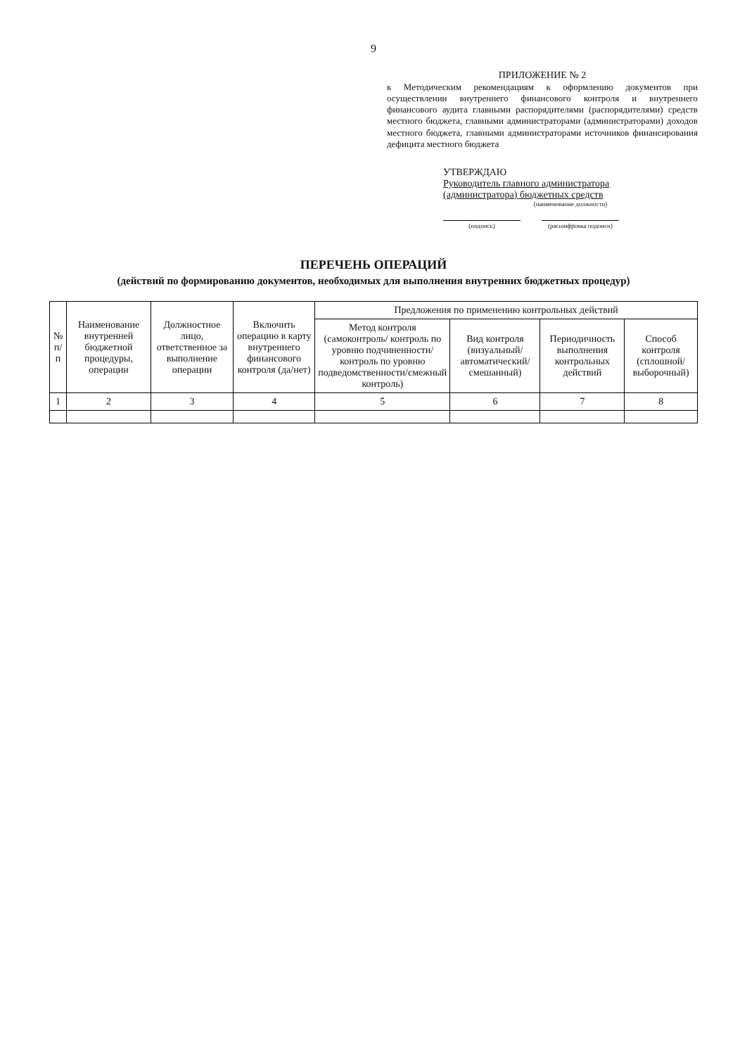9
ПРИЛОЖЕНИЕ № 2
к Методическим рекомендациям к оформлению документов при осуществлении внутреннего финансового контроля и внутреннего финансового аудита главными распорядителями (распорядителями) средств местного бюджета, главными администраторами (администраторами) доходов местного бюджета, главными администраторами источников финансирования дефицита местного бюджета
УТВЕРЖДАЮ
Руководитель главного администратора
(администратора) бюджетных средств
(наименование должности)
(подпись) (расшифровка подписи)
ПЕРЕЧЕНЬ ОПЕРАЦИЙ
(действий по формированию документов, необходимых для выполнения внутренних бюджетных процедур)
| № п/п | Наименование внутренней бюджетной процедуры, операции | Должностное лицо, ответственное за выполнение операции | Включить операцию в карту внутреннего финансового контроля (да/нет) | Предложения по применению контрольных действий | | | |
| --- | --- | --- | --- | --- | --- | --- | --- |
| | | | | Метод контроля (самоконтроль/ контроль по уровню подчиненности/ контроль по уровню подведомственности/смежный контроль) | Вид контроля (визуальный/автоматический/смешанный) | Периодичность выполнения контрольных действий | Способ контроля (сплошной/выборочный) |
| 1 | 2 | 3 | 4 | 5 | 6 | 7 | 8 |